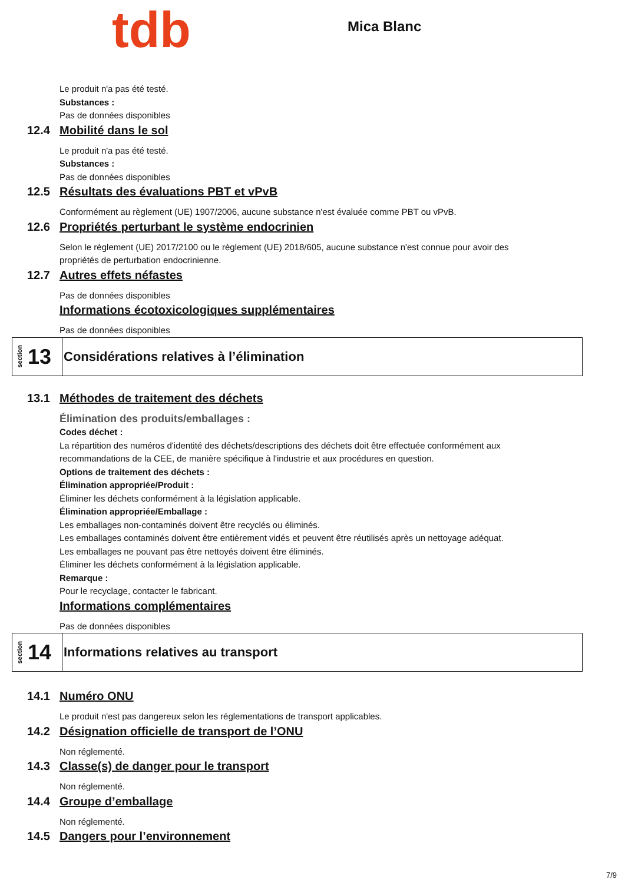tdb
Mica Blanc
Le produit n'a pas été testé.
Substances :
Pas de données disponibles
12.4 Mobilité dans le sol
Le produit n'a pas été testé.
Substances :
Pas de données disponibles
12.5 Résultats des évaluations PBT et vPvB
Conformément au règlement (UE) 1907/2006, aucune substance n'est évaluée comme PBT ou vPvB.
12.6 Propriétés perturbant le système endocrinien
Selon le règlement (UE) 2017/2100 ou le règlement (UE) 2018/605, aucune substance n'est connue pour avoir des propriétés de perturbation endocrinienne.
12.7 Autres effets néfastes
Pas de données disponibles
Informations écotoxicologiques supplémentaires
Pas de données disponibles
section 13 Considérations relatives à l’élimination
13.1 Méthodes de traitement des déchets
Élimination des produits/emballages :
Codes déchet :
La répartition des numéros d'identité des déchets/descriptions des déchets doit être effectuée conformément aux recommandations de la CEE, de manière spécifique à l'industrie et aux procédures en question.
Options de traitement des déchets :
Élimination appropriée/Produit :
Éliminer les déchets conformément à la législation applicable.
Élimination appropriée/Emballage :
Les emballages non-contaminés doivent être recyclés ou éliminés.
Les emballages contaminés doivent être entièrement vidés et peuvent être réutilisés après un nettoyage adéquat.
Les emballages ne pouvant pas être nettoyés doivent être éliminés.
Éliminer les déchets conformément à la législation applicable.
Remarque :
Pour le recyclage, contacter le fabricant.
Informations complémentaires
Pas de données disponibles
section 14 Informations relatives au transport
14.1 Numéro ONU
Le produit n'est pas dangereux selon les réglementations de transport applicables.
14.2 Désignation officielle de transport de l’ONU
Non réglementé.
14.3 Classe(s) de danger pour le transport
Non réglementé.
14.4 Groupe d’emballage
Non réglementé.
14.5 Dangers pour l’environnement
7/9